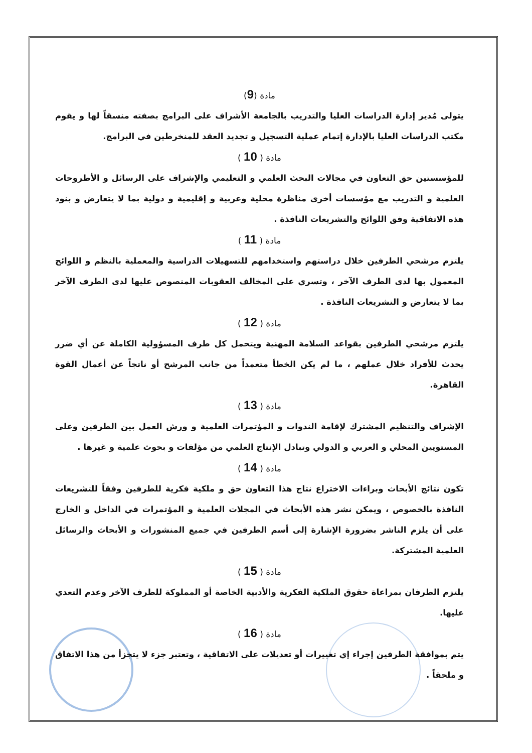مادة (9)
يتولى مُدير إدارة الدراسات العليا والتدريب بالجامعة الأشراف على البرامج بصفته منسقاً لها و يقوم مكتب الدراسات العليا بالإدارة إتمام عملية التسجيل و تجديد العقد للمنخرطين في البرامج.
مادة ( 10 )
للمؤسستين حق التعاون في مجالات البحث العلمي و التعليمي والإشراف على الرسائل و الأطروحات العلمية و التدريب مع مؤسسات أخرى مناظرة محلية وعربية و إقليمية و دولية بما لا يتعارض و بنود هذه الاتفاقية وفق اللوائح والتشريعات النافذة .
مادة ( 11 )
يلتزم مرشحي الطرفين خلال دراستهم واستخدامهم للتسهيلات الدراسية والمعملية بالنظم و اللوائح المعمول بها لدى الطرف الآخر ، وتسري على المخالف العقوبات المنصوص عليها لدى الطرف الآخر بما لا يتعارض و التشريعات النافذة .
مادة ( 12 )
يلتزم مرشحي الطرفين بقواعد السلامة المهنية ويتحمل كل طرف المسؤولية الكاملة عن أي ضرر يحدث للأفراد خلال عملهم ، ما لم يكن الخطأ متعمداً من جانب المرشح أو ناتجاً عن أعمال القوة القاهرة.
مادة ( 13 )
الإشراف والتنظيم المشترك لإقامة الندوات و المؤتمرات العلمية و ورش العمل بين الطرفين وعلى المستويين المحلي و العربي و الدولي وتبادل الإنتاج العلمي من مؤلفات و بحوث علمية و غيرها .
مادة ( 14 )
تكون نتائج الأبحاث وبراءات الاختراع نتاج هذا التعاون حق و ملكية فكرية للطرفين وفقاً للتشريعات النافذة بالخصوص ، ويمكن نشر هذه الأبحاث في المجلات العلمية و المؤتمرات في الداخل و الخارج على أن يلزم الناشر بضرورة الإشارة إلى أسم الطرفين في جميع المنشورات و الأبحاث والرسائل العلمية المشتركة.
مادة ( 15 )
يلتزم الطرفان بمراعاة حقوق الملكية الفكرية والأدبية الخاصة أو المملوكة للطرف الآخر وعدم التعدي عليها.
مادة ( 16 )
يتم بموافقة الطرفين إجراء إي تغييرات أو تعديلات على الاتفاقية ، وتعتبر جزء لا يتجزأ من هذا الاتفاق و ملحقاً .